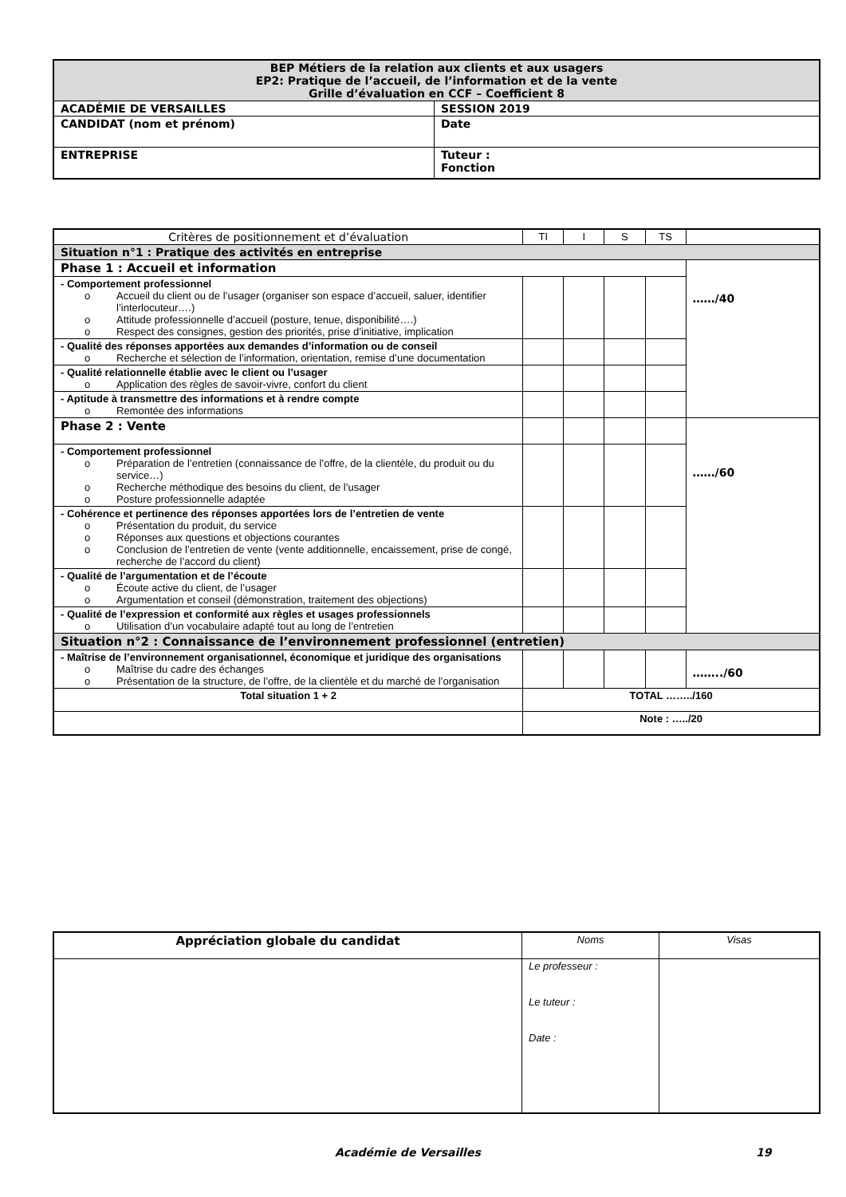| BEP Métiers de la relation aux clients et aux usagers EP2: Pratique de l’accueil, de l’information et de la vente Grille d’évaluation en CCF – Coefficient 8 | |
| ACADÉMIE DE VERSAILLES | SESSION 2019 |
| CANDIDAT (nom et prénom) | Date |
| ENTREPRISE | Tuteur : Fonction |
| Critères de positionnement et d’évaluation | TI | I | S | TS | |
| Situation n°1 : Pratique des activités en entreprise | | | | | |
| Phase 1 : Accueil et information | | | | | ……/40 |
| - Comportement professionnel o Accueil du client ou de l’usager (organiser son espace d’accueil, saluer, identifier l’interlocuteur….) o Attitude professionnelle d’accueil (posture, tenue, disponibilité….) o Respect des consignes, gestion des priorités, prise d’initiative, implication | | | | | |
| - Qualité des réponses apportées aux demandes d’information ou de conseil o Recherche et sélection de l’information, orientation, remise d’une documentation | | | | | |
| - Qualité relationnelle établie avec le client ou l’usager o Application des règles de savoir-vivre, confort du client | | | | | |
| - Aptitude à transmettre des informations et à rendre compte o Remontée des informations | | | | | |
| Phase 2 : Vente | | | | | ……/60 |
| - Comportement professionnel o Préparation de l’entretien (connaissance de l’offre, de la clientèle, du produit ou du service…) o Recherche méthodique des besoins du client, de l’usager o Posture professionnelle adaptée | | | | | |
| - Cohérence et pertinence des réponses apportées lors de l’entretien de vente o Présentation du produit, du service o Réponses aux questions et objections courantes o Conclusion de l’entretien de vente (vente additionnelle, encaissement, prise de congé, recherche de l’accord du client) | | | | | |
| - Qualité de l’argumentation et de l’écoute o Écoute active du client, de l’usager o Argumentation et conseil (démonstration, traitement des objections) | | | | | |
| - Qualité de l’expression et conformité aux règles et usages professionnels o Utilisation d’un vocabulaire adapté tout au long de l’entretien | | | | | |
| Situation n°2 : Connaissance de l’environnement professionnel (entretien) | | | | | |
| - Maîtrise de l’environnement organisationnel, économique et juridique des organisations o Maîtrise du cadre des échanges o Présentation de la structure, de l’offre, de la clientèle et du marché de l’organisation | | | | | ……../60 |
| Total situation 1 + 2 | TOTAL ……../160 | | | | |
| | Note : …../20 | | | | |
| Appréciation globale du candidat | Noms | Visas |
| | Le professeur : Le tuteur : Date : | |
Académie de Versailles 19